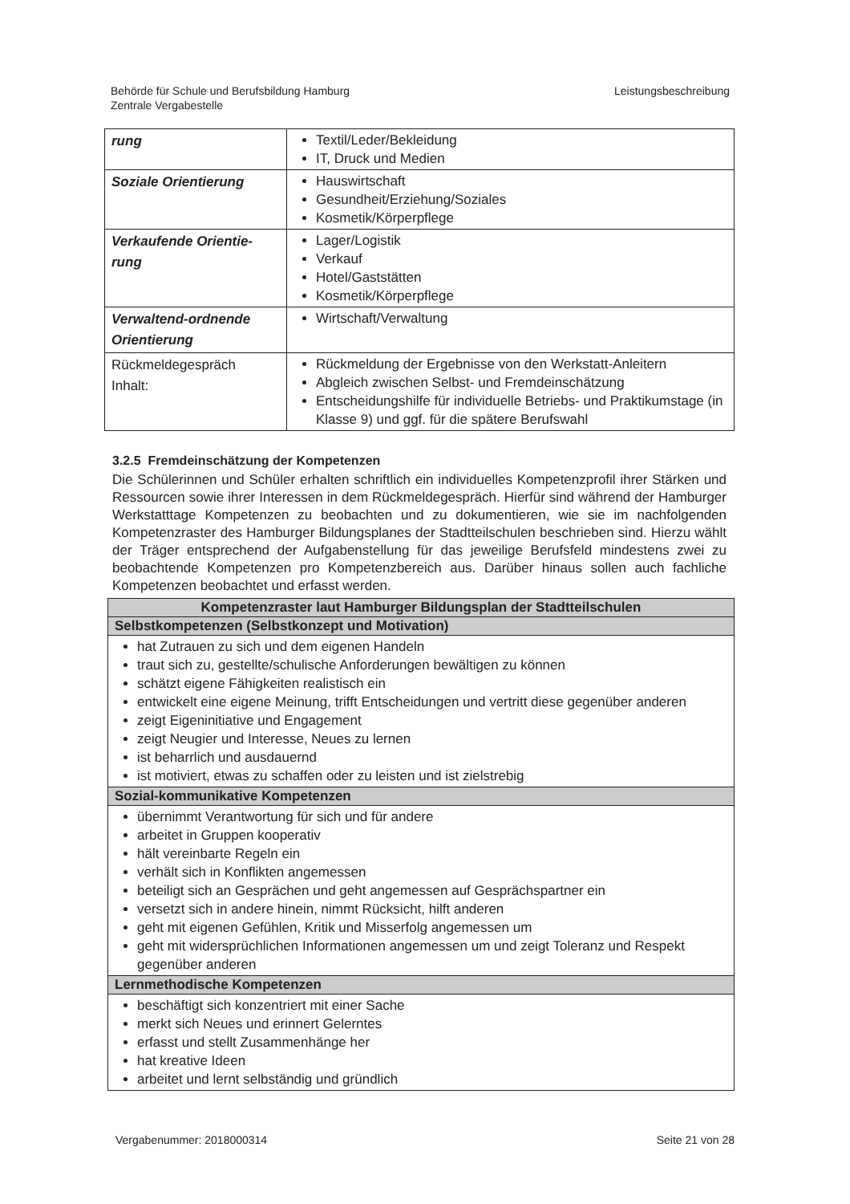Behörde für Schule und Berufsbildung Hamburg
Zentrale Vergabestelle
Leistungsbeschreibung
| rung | Textil/Leder/Bekleidung IT, Druck und Medien |
| Soziale Orientierung | Hauswirtschaft Gesundheit/Erziehung/Soziales Kosmetik/Körperpflege |
| Verkaufende Orientie- rung | Lager/Logistik Verkauf Hotel/Gaststätten Kosmetik/Körperpflege |
| Verwaltend-ordnende Orientierung | Wirtschaft/Verwaltung |
| Rückmeldegespräch Inhalt: | Rückmeldung der Ergebnisse von den Werkstatt-Anleitern Abgleich zwischen Selbst- und Fremdeinschätzung Entscheidungshilfe für individuelle Betriebs- und Praktikumstage (in Klasse 9) und ggf. für die spätere Berufswahl |
3.2.5 Fremdeinschätzung der Kompetenzen
Die Schülerinnen und Schüler erhalten schriftlich ein individuelles Kompetenzprofil ihrer Stärken und Ressourcen sowie ihrer Interessen in dem Rückmeldegespräch. Hierfür sind während der Hamburger Werkstatttage Kompetenzen zu beobachten und zu dokumentieren, wie sie im nachfolgenden Kompetenzraster des Hamburger Bildungsplanes der Stadtteilschulen beschrieben sind. Hierzu wählt der Träger entsprechend der Aufgabenstellung für das jeweilige Berufsfeld mindestens zwei zu beobachtende Kompetenzen pro Kompetenzbereich aus. Darüber hinaus sollen auch fachliche Kompetenzen beobachtet und erfasst werden.
| Kompetenzraster laut Hamburger Bildungsplan der Stadtteilschulen |
| Selbstkompetenzen (Selbstkonzept und Motivation) |
| hat Zutrauen zu sich und dem eigenen Handeln traut sich zu, gestellte/schulische Anforderungen bewältigen zu können schätzt eigene Fähigkeiten realistisch ein entwickelt eine eigene Meinung, trifft Entscheidungen und vertritt diese gegenüber anderen zeigt Eigeninitiative und Engagement zeigt Neugier und Interesse, Neues zu lernen ist beharrlich und ausdauernd ist motiviert, etwas zu schaffen oder zu leisten und ist zielstrebig |
| Sozial-kommunikative Kompetenzen |
| übernimmt Verantwortung für sich und für andere arbeitet in Gruppen kooperativ hält vereinbarte Regeln ein verhält sich in Konflikten angemessen beteiligt sich an Gesprächen und geht angemessen auf Gesprächspartner ein versetzt sich in andere hinein, nimmt Rücksicht, hilft anderen geht mit eigenen Gefühlen, Kritik und Misserfolg angemessen um geht mit widersprüchlichen Informationen angemessen um und zeigt Toleranz und Respekt gegenüber anderen |
| Lernmethodische Kompetenzen |
| beschäftigt sich konzentriert mit einer Sache merkt sich Neues und erinnert Gelerntes erfasst und stellt Zusammenhänge her hat kreative Ideen arbeitet und lernt selbständig und gründlich |
Vergabenummer: 2018000314 Seite 21 von 28